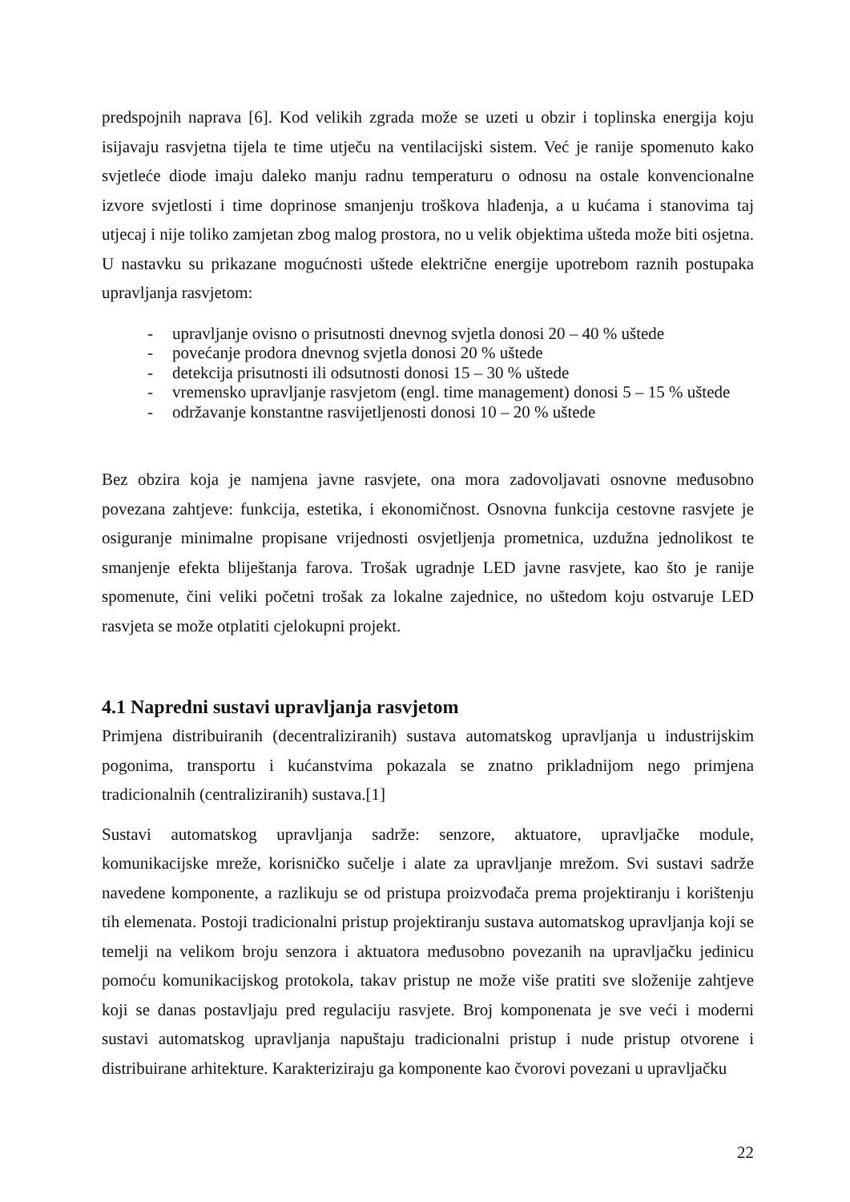predspojnih naprava [6]. Kod velikih zgrada može se uzeti u obzir i toplinska energija koju isijavaju rasvjetna tijela te time utječu na ventilacijski sistem. Već je ranije spomenuto kako svjetleće diode imaju daleko manju radnu temperaturu o odnosu na ostale konvencionalne izvore svjetlosti i time doprinose smanjenju troškova hlađenja, a u kućama i stanovima taj utjecaj i nije toliko zamjetan zbog malog prostora, no u velik objektima ušteda može biti osjetna. U nastavku su prikazane mogućnosti uštede električne energije upotrebom raznih postupaka upravljanja rasvjetom:
- upravljanje ovisno o prisutnosti dnevnog svjetla donosi 20 – 40 % uštede
- povećanje prodora dnevnog svjetla donosi 20 % uštede
- detekcija prisutnosti ili odsutnosti donosi 15 – 30 % uštede
- vremensko upravljanje rasvjetom (engl. time management) donosi 5 – 15 % uštede
- održavanje konstantne rasvijetljenosti donosi 10 – 20 % uštede
Bez obzira koja je namjena javne rasvjete, ona mora zadovoljavati osnovne međusobno povezana zahtjeve: funkcija, estetika, i ekonomičnost. Osnovna funkcija cestovne rasvjete je osiguranje minimalne propisane vrijednosti osvjetljenja prometnica, uzdužna jednolikost te smanjenje efekta bliještanja farova. Trošak ugradnje LED javne rasvjete, kao što je ranije spomenute, čini veliki početni trošak za lokalne zajednice, no uštedom koju ostvaruje LED rasvjeta se može otplatiti cjelokupni projekt.
4.1 Napredni sustavi upravljanja rasvjetom
Primjena distribuiranih (decentraliziranih) sustava automatskog upravljanja u industrijskim pogonima, transportu i kućanstvima pokazala se znatno prikladnijom nego primjena tradicionalnih (centraliziranih) sustava.[1]
Sustavi automatskog upravljanja sadrže: senzore, aktuatore, upravljačke module, komunikacijske mreže, korisničko sučelje i alate za upravljanje mrežom. Svi sustavi sadrže navedene komponente, a razlikuju se od pristupa proizvođača prema projektiranju i korištenju tih elemenata. Postoji tradicionalni pristup projektiranju sustava automatskog upravljanja koji se temelji na velikom broju senzora i aktuatora međusobno povezanih na upravljačku jedinicu pomoću komunikacijskog protokola, takav pristup ne može više pratiti sve složenije zahtjeve koji se danas postavljaju pred regulaciju rasvjete. Broj komponenata je sve veći i moderni sustavi automatskog upravljanja napuštaju tradicionalni pristup i nude pristup otvorene i distribuirane arhitekture. Karakteriziraju ga komponente kao čvorovi povezani u upravljačku
22